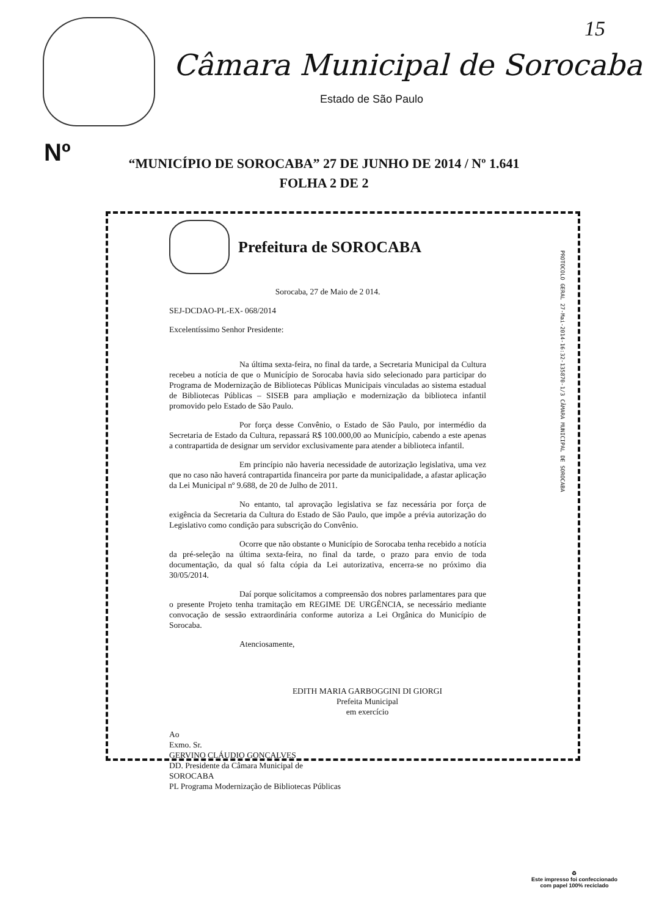15
Câmara Municipal de Sorocaba
Estado de São Paulo
Nº
“MUNICÍPIO DE SOROCABA” 27 DE JUNHO DE 2014 / Nº 1.641
FOLHA 2 DE 2
Prefeitura de SOROCABA
PROTOCOLO GERAL 27-Mai-2014-16:32-135870-1/3 CÂMARA MUNICIPAL DE SOROCABA
Sorocaba, 27 de Maio de 2 014.
SEJ-DCDAO-PL-EX- 068/2014
Excelentíssimo Senhor Presidente:
Na última sexta-feira, no final da tarde, a Secretaria Municipal da Cultura recebeu a notícia de que o Município de Sorocaba havia sido selecionado para participar do Programa de Modernização de Bibliotecas Públicas Municipais vinculadas ao sistema estadual de Bibliotecas Públicas – SISEB para ampliação e modernização da biblioteca infantil promovido pelo Estado de São Paulo.
Por força desse Convênio, o Estado de São Paulo, por intermédio da Secretaria de Estado da Cultura, repassará R$ 100.000,00 ao Município, cabendo a este apenas a contrapartida de designar um servidor exclusivamente para atender a biblioteca infantil.
Em princípio não haveria necessidade de autorização legislativa, uma vez que no caso não haverá contrapartida financeira por parte da municipalidade, a afastar aplicação da Lei Municipal nº 9.688, de 20 de Julho de 2011.
No entanto, tal aprovação legislativa se faz necessária por força de exigência da Secretaria da Cultura do Estado de São Paulo, que impõe a prévia autorização do Legislativo como condição para subscrição do Convênio.
Ocorre que não obstante o Município de Sorocaba tenha recebido a notícia da pré-seleção na última sexta-feira, no final da tarde, o prazo para envio de toda documentação, da qual só falta cópia da Lei autorizativa, encerra-se no próximo dia 30/05/2014.
Daí porque solicitamos a compreensão dos nobres parlamentares para que o presente Projeto tenha tramitação em REGIME DE URGÊNCIA, se necessário mediante convocação de sessão extraordinária conforme autoriza a Lei Orgânica do Município de Sorocaba.
Atenciosamente,
EDITH MARIA GARBOGGINI DI GIORGI
Prefeita Municipal
em exercício
Ao
Exmo. Sr.
GERVINO CLÁUDIO GONÇALVES
DD. Presidente da Câmara Municipal de
SOROCABA
PL Programa Modernização de Bibliotecas Públicas
♻
Este impresso foi confeccionado
com papel 100% reciclado